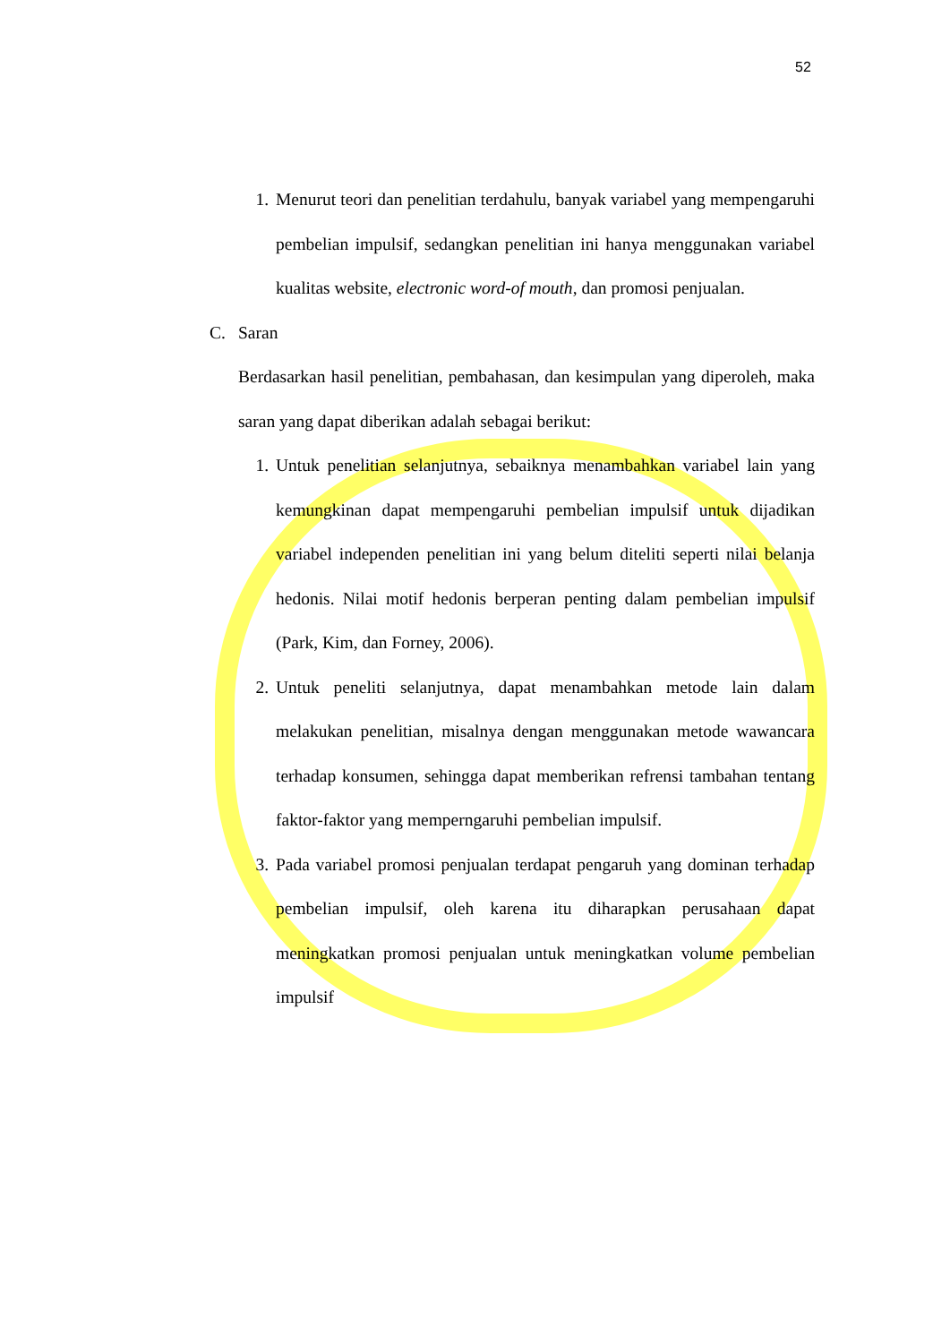52
1. Menurut teori dan penelitian terdahulu, banyak variabel yang mempengaruhi pembelian impulsif, sedangkan penelitian ini hanya menggunakan variabel kualitas website, electronic word-of mouth, dan promosi penjualan.
C. Saran
Berdasarkan hasil penelitian, pembahasan, dan kesimpulan yang diperoleh, maka saran yang dapat diberikan adalah sebagai berikut:
1. Untuk penelitian selanjutnya, sebaiknya menambahkan variabel lain yang kemungkinan dapat mempengaruhi pembelian impulsif untuk dijadikan variabel independen penelitian ini yang belum diteliti seperti nilai belanja hedonis. Nilai motif hedonis berperan penting dalam pembelian impulsif (Park, Kim, dan Forney, 2006).
2. Untuk peneliti selanjutnya, dapat menambahkan metode lain dalam melakukan penelitian, misalnya dengan menggunakan metode wawancara terhadap konsumen, sehingga dapat memberikan refrensi tambahan tentang faktor-faktor yang memperngaruhi pembelian impulsif.
3. Pada variabel promosi penjualan terdapat pengaruh yang dominan terhadap pembelian impulsif, oleh karena itu diharapkan perusahaan dapat meningkatkan promosi penjualan untuk meningkatkan volume pembelian impulsif